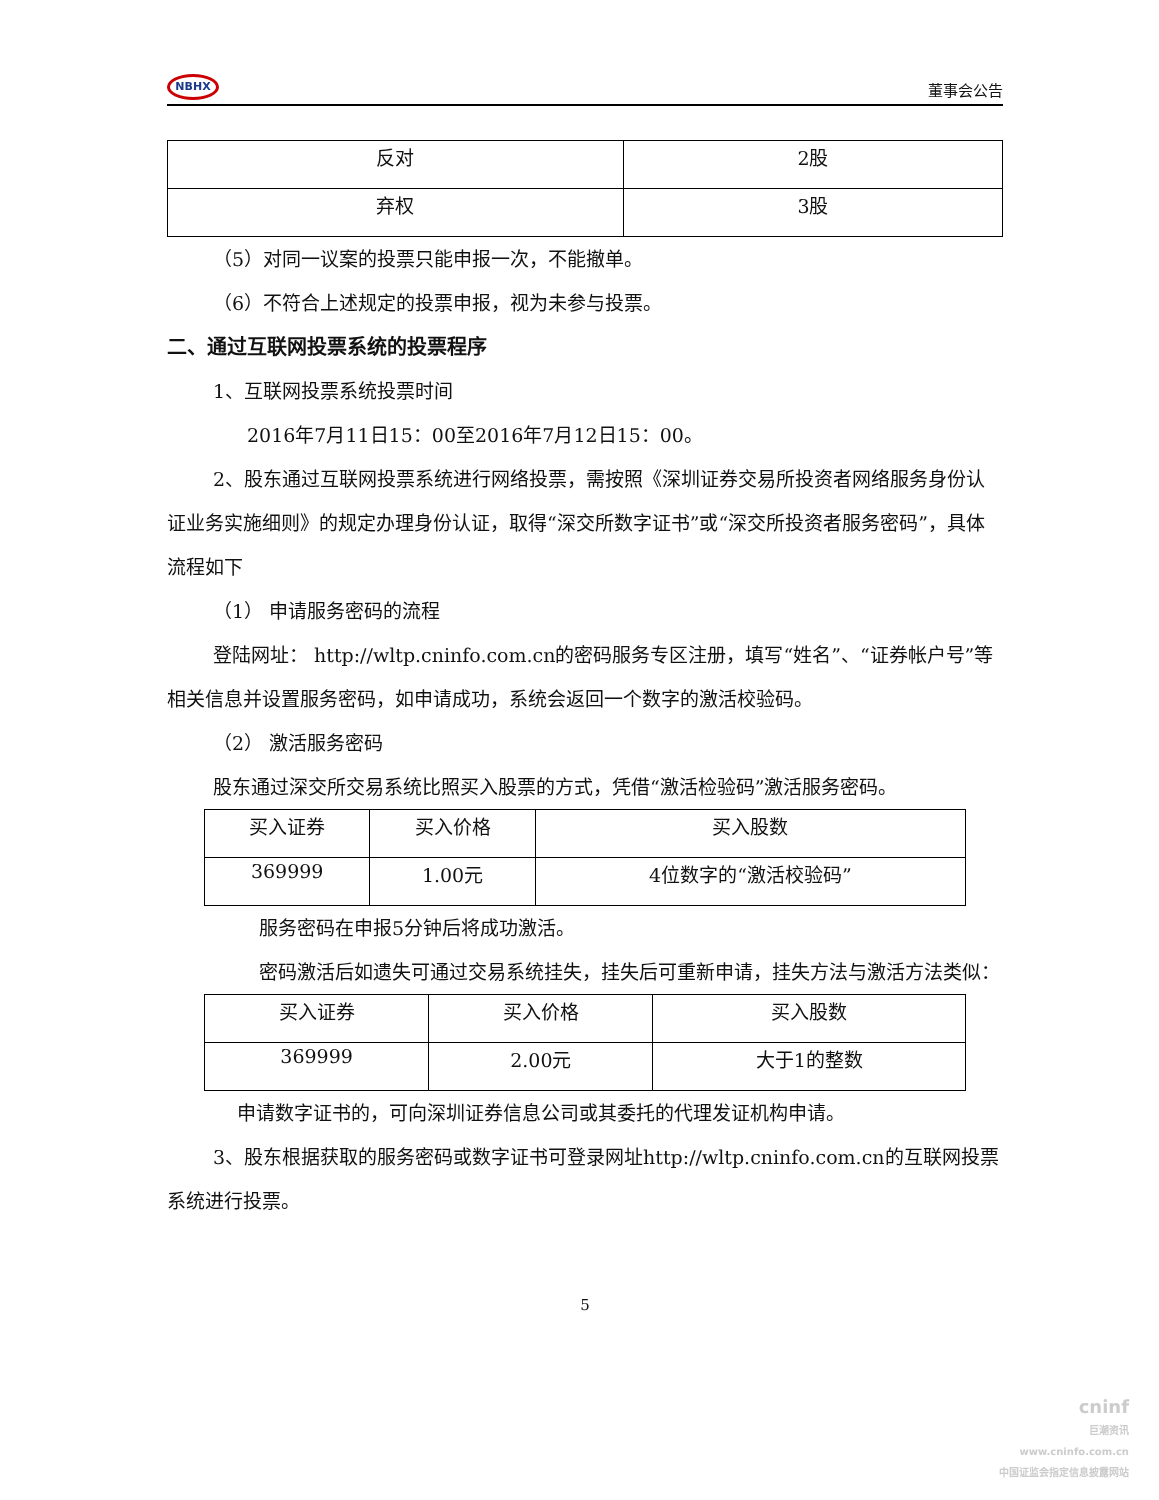NBHX
董事会公告
| 反对 | 2股 |
| 弃权 | 3股 |
（5）对同一议案的投票只能申报一次，不能撤单。
（6）不符合上述规定的投票申报，视为未参与投票。
二、通过互联网投票系统的投票程序
1、互联网投票系统投票时间
2016年7月11日15：00至2016年7月12日15：00。
2、股东通过互联网投票系统进行网络投票，需按照《深圳证券交易所投资者网络服务身份认证业务实施细则》的规定办理身份认证，取得“深交所数字证书”或“深交所投资者服务密码”，具体流程如下
（1） 申请服务密码的流程
登陆网址： http://wltp.cninfo.com.cn的密码服务专区注册，填写“姓名”、“证券帐户号”等相关信息并设置服务密码，如申请成功，系统会返回一个数字的激活校验码。
（2） 激活服务密码
股东通过深交所交易系统比照买入股票的方式，凭借“激活检验码”激活服务密码。
| 买入证券 | 买入价格 | 买入股数 |
| 369999 | 1.00元 | 4位数字的“激活校验码” |
服务密码在申报5分钟后将成功激活。
密码激活后如遗失可通过交易系统挂失，挂失后可重新申请，挂失方法与激活方法类似：
| 买入证券 | 买入价格 | 买入股数 |
| 369999 | 2.00元 | 大于1的整数 |
申请数字证书的，可向深圳证券信息公司或其委托的代理发证机构申请。
3、股东根据获取的服务密码或数字证书可登录网址http://wltp.cninfo.com.cn的互联网投票系统进行投票。
5
cninf
巨潮资讯
www.cninfo.com.cn
中国证监会指定信息披露网站